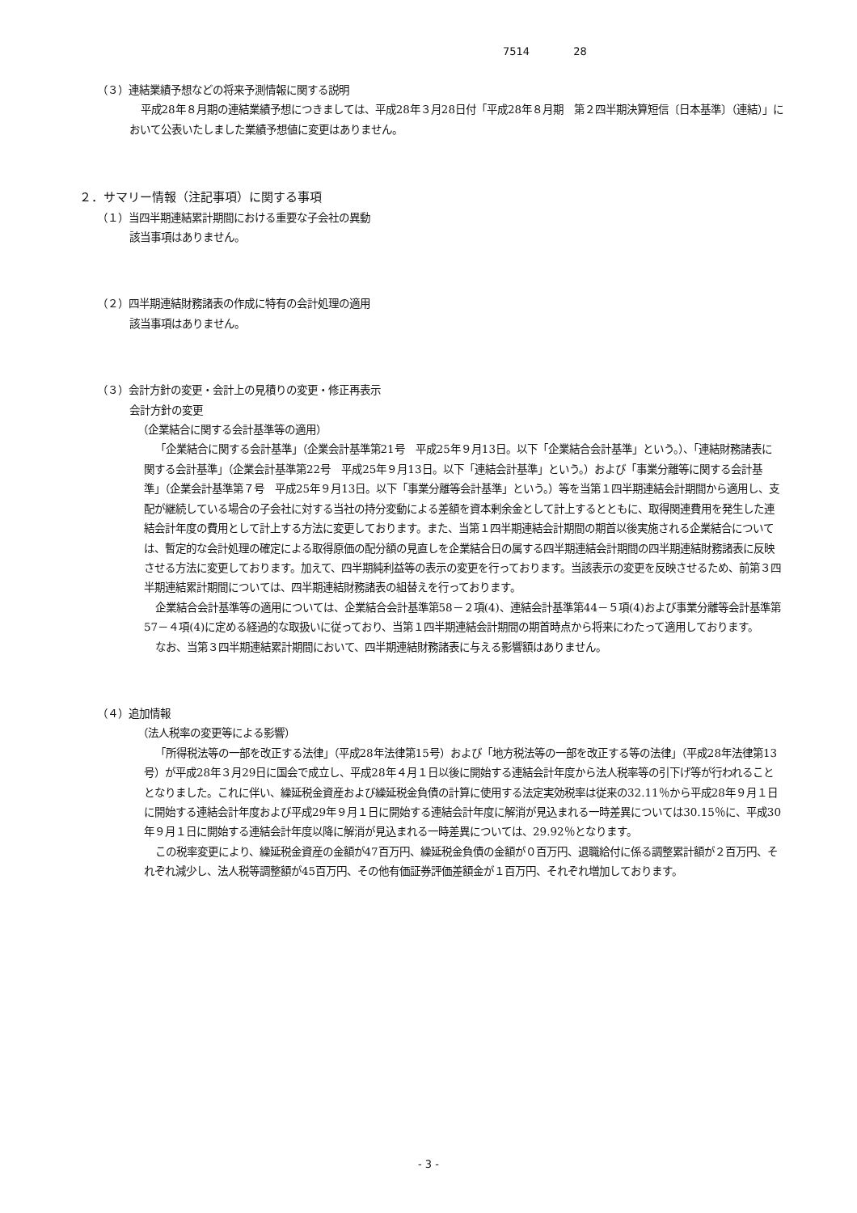7514 28
（３）連結業績予想などの将来予測情報に関する説明
平成28年８月期の連結業績予想につきましては、平成28年３月28日付「平成28年８月期　第２四半期決算短信〔日本基準〕（連結）」において公表いたしました業績予想値に変更はありません。
２．サマリー情報（注記事項）に関する事項
（１）当四半期連結累計期間における重要な子会社の異動
該当事項はありません。
（２）四半期連結財務諸表の作成に特有の会計処理の適用
該当事項はありません。
（３）会計方針の変更・会計上の見積りの変更・修正再表示
会計方針の変更
（企業結合に関する会計基準等の適用）
「企業結合に関する会計基準」（企業会計基準第21号　平成25年９月13日。以下「企業結合会計基準」という。）、「連結財務諸表に関する会計基準」（企業会計基準第22号　平成25年９月13日。以下「連結会計基準」という。）および「事業分離等に関する会計基準」（企業会計基準第７号　平成25年９月13日。以下「事業分離等会計基準」という。）等を当第１四半期連結会計期間から適用し、支配が継続している場合の子会社に対する当社の持分変動による差額を資本剰余金として計上するとともに、取得関連費用を発生した連結会計年度の費用として計上する方法に変更しております。また、当第１四半期連結会計期間の期首以後実施される企業結合については、暫定的な会計処理の確定による取得原価の配分額の見直しを企業結合日の属する四半期連結会計期間の四半期連結財務諸表に反映させる方法に変更しております。加えて、四半期純利益等の表示の変更を行っております。当該表示の変更を反映させるため、前第３四半期連結累計期間については、四半期連結財務諸表の組替えを行っております。
企業結合会計基準等の適用については、企業結合会計基準第58－２項(4)、連結会計基準第44－５項(4)および事業分離等会計基準第57－４項(4)に定める経過的な取扱いに従っており、当第１四半期連結会計期間の期首時点から将来にわたって適用しております。
なお、当第３四半期連結累計期間において、四半期連結財務諸表に与える影響額はありません。
（４）追加情報
（法人税率の変更等による影響）
「所得税法等の一部を改正する法律」（平成28年法律第15号）および「地方税法等の一部を改正する等の法律」（平成28年法律第13号）が平成28年３月29日に国会で成立し、平成28年４月１日以後に開始する連結会計年度から法人税率等の引下げ等が行われることとなりました。これに伴い、繰延税金資産および繰延税金負債の計算に使用する法定実効税率は従来の32.11％から平成28年９月１日に開始する連結会計年度および平成29年９月１日に開始する連結会計年度に解消が見込まれる一時差異については30.15％に、平成30年９月１日に開始する連結会計年度以降に解消が見込まれる一時差異については、29.92％となります。
この税率変更により、繰延税金資産の金額が47百万円、繰延税金負債の金額が０百万円、退職給付に係る調整累計額が２百万円、それぞれ減少し、法人税等調整額が45百万円、その他有価証券評価差額金が１百万円、それぞれ増加しております。
- 3 -